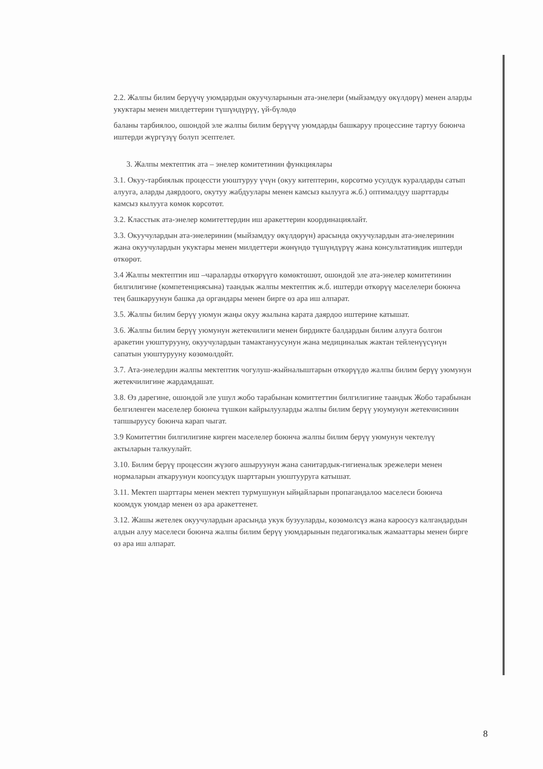2.2. Жалпы билим берүүчү уюмдардын окуучуларынын ата-энелери (мыйзамдуу өкүлдөрү) менен аларды укуктары менен милдеттерин түшүндүрүү, үй-бүлөдө
баланы тарбиялоо, ошондой эле жалпы билим берүүчү уюмдарды башкаруу процессине тартуу боюнча иштерди жүргүзүү болуп эсептелет.
3. Жалпы мектептик ата – энелер комитетинин функциялары
3.1. Окуу-тарбиялык процессти уюштуруу үчүн (окуу китептерин, көрсөтмө усулдук куралдарды сатып алууга, аларды даярдоого, окутуу жабдуулары менен камсыз кылууга ж.б.) оптималдуу шарттарды камсыз кылууга көмөк көрсөтөт.
3.2. Класстык ата-энелер комитеттердин иш аракеттерин координациялайт.
3.3. Окуучулардын ата-энелеринин (мыйзамдуу өкүлдөрүн) арасында окуучулардын ата-энелеринин жана окуучулардын укуктары менен милдеттери жөнүндө түшүндүрүү жана консультативдик иштерди өткөрөт.
3.4 Жалпы мектептин иш –чараларды өткөрүүгө көмөктөшөт, ошондой эле ата-энелер комитетинин билгилигине (компетенциясына) таандык жалпы мектептик ж.б. иштерди өткөрүү маселелери боюнча тең башкаруунун башка да органдары менен бирге өз ара иш алпарат.
3.5. Жалпы билим берүү уюмун жаңы окуу жылына карата даярдоо иштерине катышат.
3.6. Жалпы билим берүү уюмунун жетекчилиги менен бирдикте балдардын билим алууга болгон аракетин уюштурууну, окуучулардын тамактануусунун жана медициналык жактан тейленүүсүнүн сапатын уюштурууну көзөмөлдөйт.
3.7. Ата-энелердин жалпы мектептик чогулуш-жыйналыштарын өткөрүүдө жалпы билим берүү уюмунун жетекчилигине жардамдашат.
3.8. Өз дарегине, ошондой эле ушул жобо тарабынан комиттеттин билгилигине таандык Жобо тарабынан белгиленген маселелер боюнча түшкөн кайрылууларды жалпы билим берүү уюумунун жетекчисинин тапшыруусу боюнча карап чыгат.
3.9 Комитеттин билгилигине кирген маселелер боюнча жалпы билим берүү уюмунун чектелүү актыларын талкуулайт.
3.10. Билим берүү процессин жүзөгө ашыруунун жана санитардык-гигиеналык эрежелери менен нормаларын аткаруунун коопсуздук шарттарын уюштууруга катышат.
3.11. Мектеп шарттары менен мектеп турмушунун ыйңайларын пропагандалоо маселеси боюнча коомдук уюмдар менен өз ара аракеттенет.
3.12. Жашы жетелек окуучулардын арасында укук бузууларды, көзөмөлсүз жана кароосуз калгандардын алдын алуу маселеси боюнча жалпы билим берүү уюмдарынын педагогикалык жамааттары менен бирге өз ара иш алпарат.
8